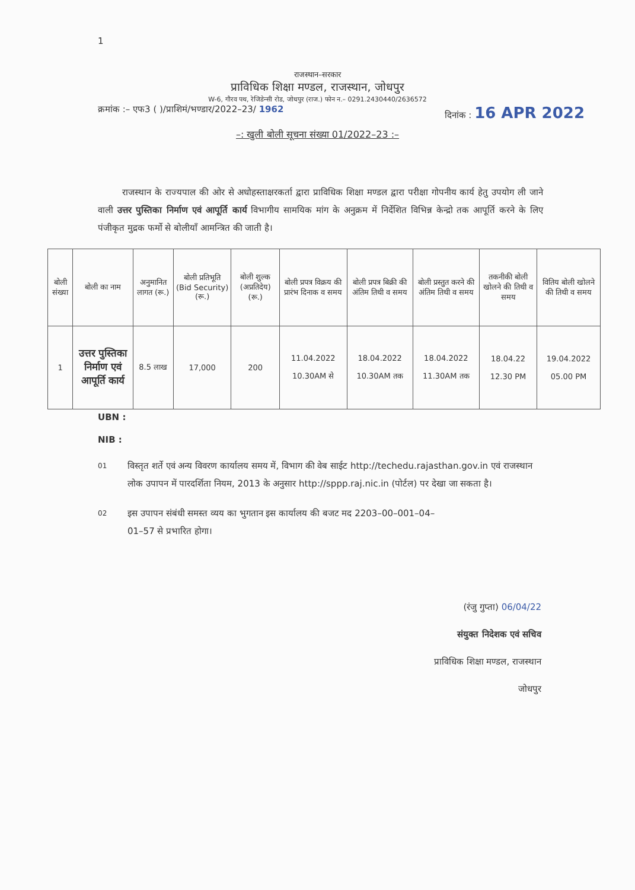1
राजस्थान–सरकार
प्राविधिक शिक्षा मण्डल, राजस्थान, जोधपुर
W-6, गौरव पथ, रेजिडेन्सी रोड, जोधपुर (राज.) फोन न.– 0291.2430440/2636572
क्रमांक :– एफ3 ( )/प्राशिमं/भण्डार/2022–23/ 1962 दिनांक : 16 APR 2022
–: खुली बोली सूचना संख्या 01/2022–23 :–
राजस्थान के राज्यपाल की ओर से अधोहस्ताक्षरकर्ता द्वारा प्राविधिक शिक्षा मण्डल द्वारा परीक्षा गोपनीय कार्य हेतु उपयोग ली जाने वाली उत्तर पुस्तिका निर्माण एवं आपूर्ति कार्य विभागीय सामयिक मांग के अनुक्रम में निर्देशित विभिन्न केन्द्रो तक आपूर्ति करने के लिए पंजीकृत मुद्रक फर्मो से बोलीयाँ आमन्त्रित की जाती है।
| बोली संख्या | बोली का नाम | अनुमानित लागत (रू.) | बोली प्रतिभूति (Bid Security) (रू.) | बोली शुल्क (अप्रतिदेय) (रू.) | बोली प्रपत्र विक्रय की प्रारंभ दिनाक व समय | बोली प्रपत्र बिक्री की अंतिम तिथी व समय | बोली प्रस्तुत करने की अंतिम तिथी व समय | तकनीकी बोली खोलने की तिथी व समय | वितिय बोली खोलने की तिथी व समय |
| --- | --- | --- | --- | --- | --- | --- | --- | --- | --- |
| 1 | उत्तर पुस्तिका निर्माण एवं आपूर्ति कार्य | 8.5 लाख | 17,000 | 200 | 11.04.2022 10.30AM से | 18.04.2022 10.30AM तक | 18.04.2022 11.30AM तक | 18.04.22 12.30 PM | 19.04.2022 05.00 PM |
UBN :
NIB :
01 विस्तृत शर्ते एवं अन्य विवरण कार्यालय समय में, विभाग की वेब साईट http://techedu.rajasthan.gov.in एवं राजस्थान लोक उपापन में पारदर्शिता नियम, 2013 के अनुसार http://sppp.raj.nic.in (पोर्टल) पर देखा जा सकता है।
02 इस उपापन संबंधी समस्त व्यय का भुगतान इस कार्यालय की बजट मद 2203–00–001–04–01–57 से प्रभारित होगा।
(रंजु गुप्ता) 06/04/22
संयुक्त निदेशक एवं सचिव
प्राविधिक शिक्षा मण्डल, राजस्थान
जोधपुर